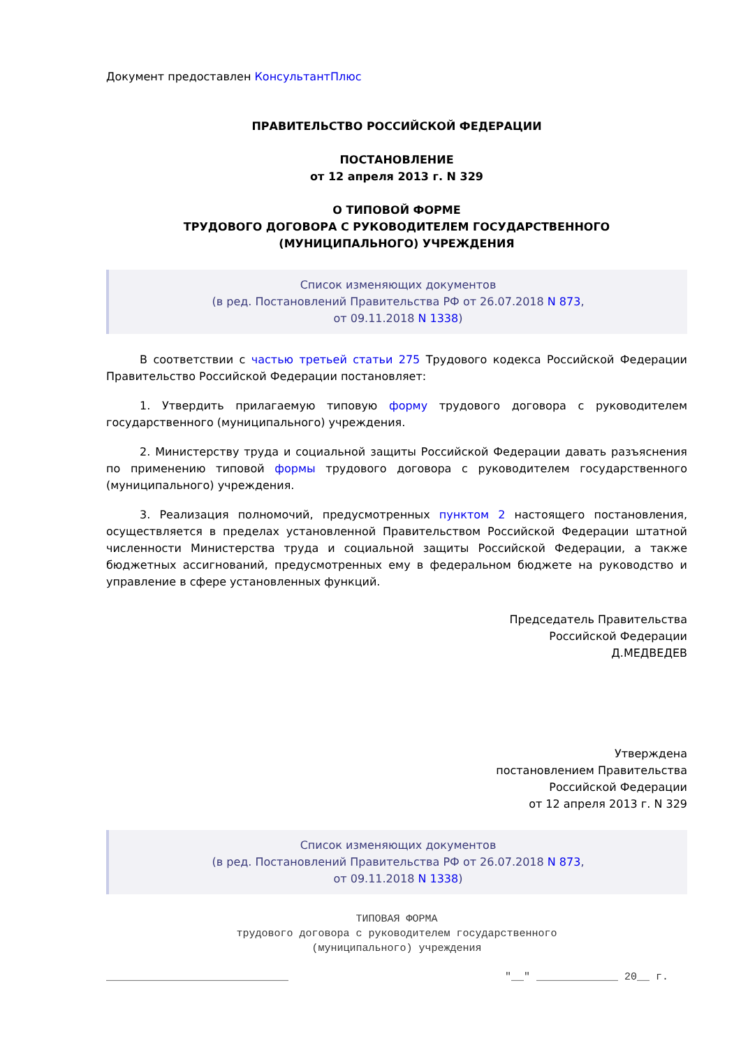Документ предоставлен КонсультантПлюс
ПРАВИТЕЛЬСТВО РОССИЙСКОЙ ФЕДЕРАЦИИ
ПОСТАНОВЛЕНИЕ
от 12 апреля 2013 г. N 329
О ТИПОВОЙ ФОРМЕ
ТРУДОВОГО ДОГОВОРА С РУКОВОДИТЕЛЕМ ГОСУДАРСТВЕННОГО
(МУНИЦИПАЛЬНОГО) УЧРЕЖДЕНИЯ
Список изменяющих документов
(в ред. Постановлений Правительства РФ от 26.07.2018 N 873,
от 09.11.2018 N 1338)
В соответствии с частью третьей статьи 275 Трудового кодекса Российской Федерации Правительство Российской Федерации постановляет:
1. Утвердить прилагаемую типовую форму трудового договора с руководителем государственного (муниципального) учреждения.
2. Министерству труда и социальной защиты Российской Федерации давать разъяснения по применению типовой формы трудового договора с руководителем государственного (муниципального) учреждения.
3. Реализация полномочий, предусмотренных пунктом 2 настоящего постановления, осуществляется в пределах установленной Правительством Российской Федерации штатной численности Министерства труда и социальной защиты Российской Федерации, а также бюджетных ассигнований, предусмотренных ему в федеральном бюджете на руководство и управление в сфере установленных функций.
Председатель Правительства
Российской Федерации
Д.МЕДВЕДЕВ
Утверждена
постановлением Правительства
Российской Федерации
от 12 апреля 2013 г. N 329
Список изменяющих документов
(в ред. Постановлений Правительства РФ от 26.07.2018 N 873,
от 09.11.2018 N 1338)
ТИПОВАЯ ФОРМА
трудового договора с руководителем государственного
(муниципального) учреждения
_____________________________ "__" _____________ 20__ г.